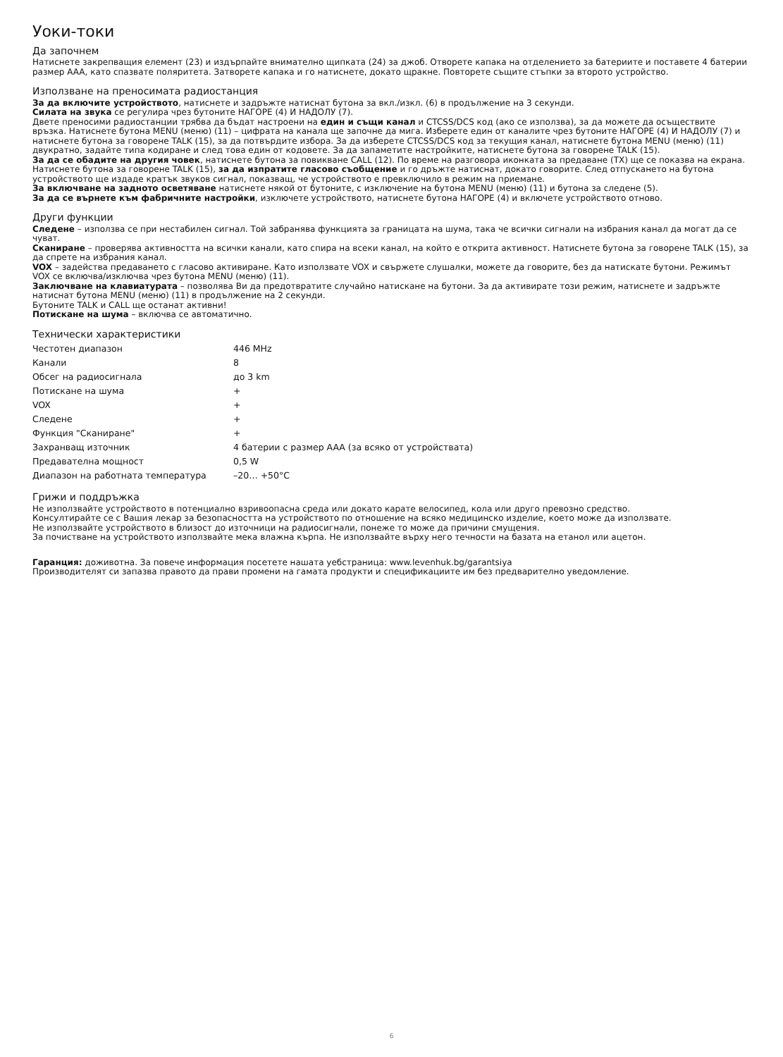Уоки-токи
Да започнем
Натиснете закрепващия елемент (23) и издърпайте внимателно щипката (24) за джоб. Отворете капака на отделението за батериите и поставете 4 батерии размер AAA, като спазвате поляритета. Затворете капака и го натиснете, докато щракне. Повторете същите стъпки за второто устройство.
Използване на преносимата радиостанция
За да включите устройството, натиснете и задръжте натиснат бутона за вкл./изкл. (6) в продължение на 3 секунди.
Силата на звука се регулира чрез бутоните НАГОРЕ (4) И НАДОЛУ (7).
Двете преносими радиостанции трябва да бъдат настроени на един и същи канал и CTCSS/DCS код (ако се използва), за да можете да осъществите връзка. Натиснете бутона MENU (меню) (11) – цифрата на канала ще започне да мига. Изберете един от каналите чрез бутоните НАГОРЕ (4) И НАДОЛУ (7) и натиснете бутона за говорене TALK (15), за да потвърдите избора. За да изберете CTCSS/DCS код за текущия канал, натиснете бутона MENU (меню) (11) двукратно, задайте типа кодиране и след това един от кодовете. За да запаметите настройките, натиснете бутона за говорене TALK (15).
За да се обадите на другия човек, натиснете бутона за повикване CALL (12). По време на разговора иконката за предаване (TX) ще се показва на екрана. Натиснете бутона за говорене TALK (15), за да изпратите гласово съобщение и го дръжте натиснат, докато говорите. След отпускането на бутона устройството ще издаде кратък звуков сигнал, показващ, че устройството е превключило в режим на приемане.
За включване на задното осветяване натиснете някой от бутоните, с изключение на бутона MENU (меню) (11) и бутона за следене (5).
За да се върнете към фабричните настройки, изключете устройството, натиснете бутона НАГОРЕ (4) и включете устройството отново.
Други функции
Следене – използва се при нестабилен сигнал. Той забранява функцията за границата на шума, така че всички сигнали на избрания канал да могат да се чуват.
Сканиране – проверява активността на всички канали, като спира на всеки канал, на който е открита активност. Натиснете бутона за говорене TALK (15), за да спрете на избрания канал.
VOX – задейства предаването с гласово активиране. Като използвате VOX и свържете слушалки, можете да говорите, без да натискате бутони. Режимът VOX се включва/изключва чрез бутона MENU (меню) (11).
Заключване на клавиатурата – позволява Ви да предотвратите случайно натискане на бутони. За да активирате този режим, натиснете и задръжте натиснат бутона MENU (меню) (11) в продължение на 2 секунди.
Бутоните TALK и CALL ще останат активни!
Потискане на шума – включва се автоматично.
Технически характеристики
| Честотен диапазон | 446 MHz |
| Канали | 8 |
| Обсег на радиосигнала | до 3 km |
| Потискане на шума | + |
| VOX | + |
| Следене | + |
| Функция "Сканиране" | + |
| Захранващ източник | 4 батерии с размер AAA (за всяко от устройствата) |
| Предавателна мощност | 0,5 W |
| Диапазон на работната температура | –20… +50°C |
Грижи и поддръжка
Не използвайте устройството в потенциално взривоопасна среда или докато карате велосипед, кола или друго превозно средство.
Консултирайте се с Вашия лекар за безопасността на устройството по отношение на всяко медицинско изделие, което може да използвате.
Не използвайте устройството в близост до източници на радиосигнали, понеже то може да причини смущения.
За почистване на устройството използвайте мека влажна кърпа. Не използвайте върху него течности на базата на етанол или ацетон.
Гаранция: доживотна. За повече информация посетете нашата уебстраница: www.levenhuk.bg/garantsiya
Производителят си запазва правото да прави промени на гамата продукти и спецификациите им без предварително уведомление.
6